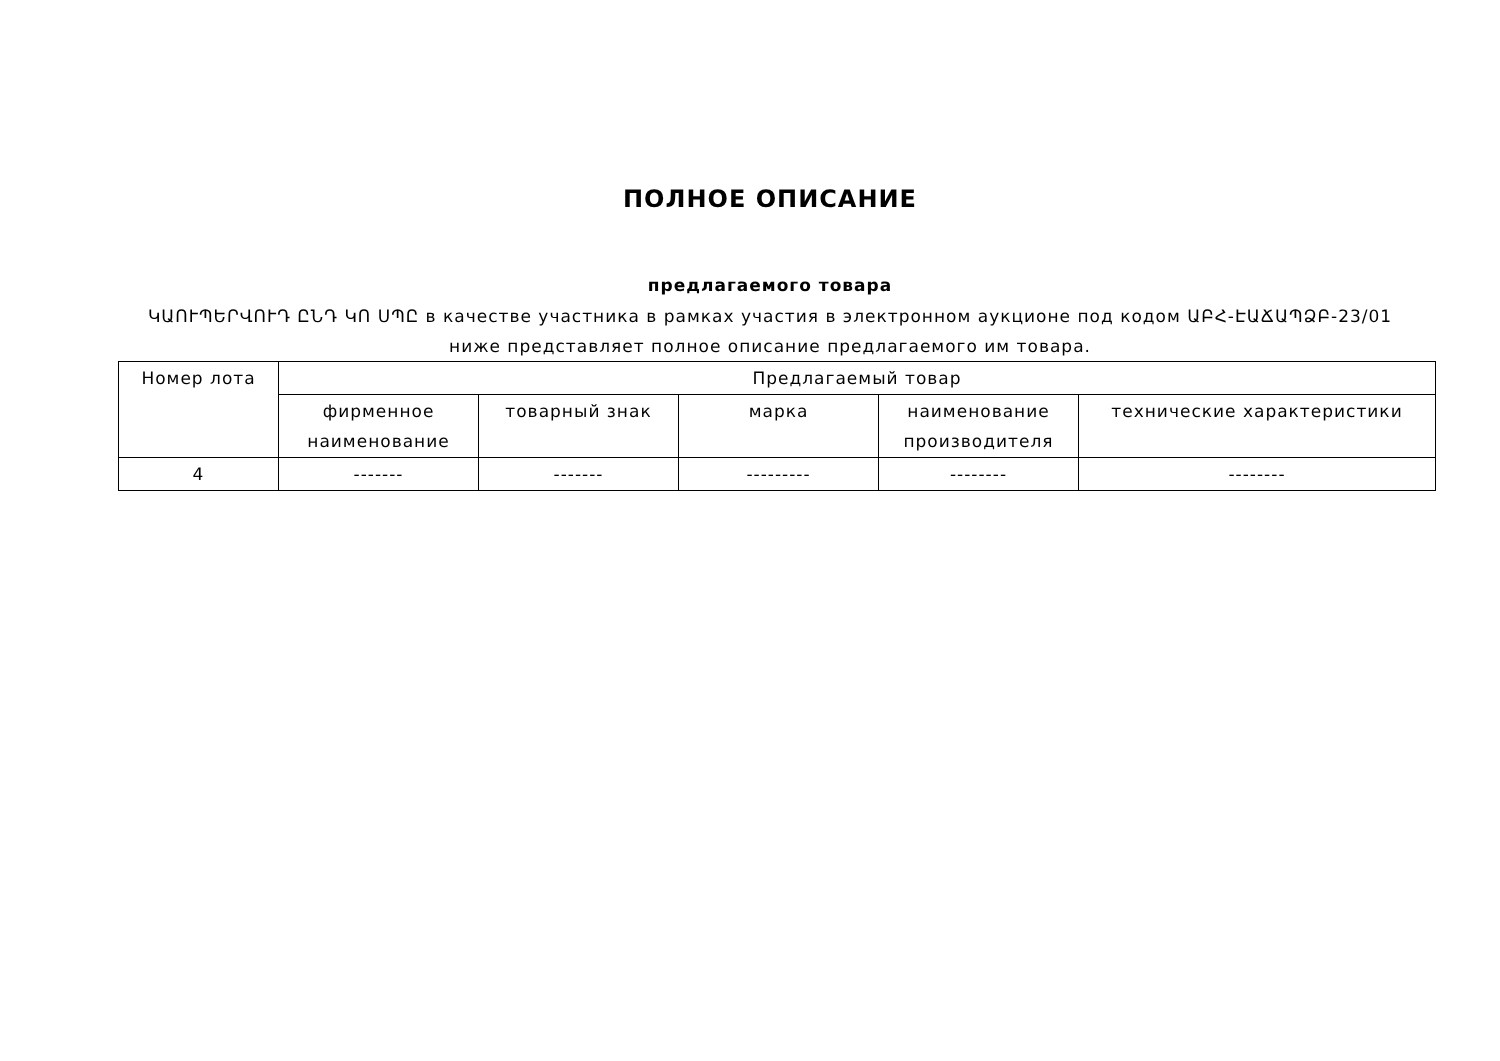ПОЛНОЕ ОПИСАНИЕ
предлагаемого товара
ԿԱՈՒՊԵՐՎՈՒԴ ԸՆԴ ԿՈ ՍՊԸ в качестве участника в рамках участия в электронном аукционе под кодом ԱԲՀ-ԷԱՃԱՊՁԲ-23/01
ниже представляет полное описание предлагаемого им товара.
| Номер лота | Предлагаемый товар | | | | |
| --- | --- | --- | --- | --- | --- |
| | фирменное наименование | товарный знак | марка | наименование производителя | технические характеристики |
| 4 | ------- | ------- | --------- | -------- | -------- |